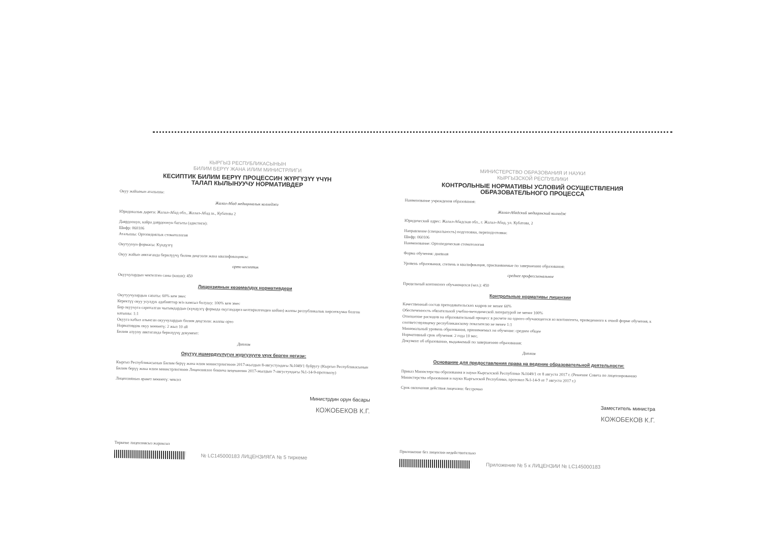КЫРГЫЗ РЕСПУБЛИКАСЫНЫН
БИЛИМ БЕРҮҮ ЖАНА ИЛИМ МИНИСТРЛИГИ
КЕСИПТИК БИЛИМ БЕРҮҮ ПРОЦЕССИН ЖҮРГҮЗҮҮ ҮЧҮН
ТАЛАП КЫЛЫНУУЧУ НОРМАТИВДЕР
Окуу жайынын аталышы:
Жалал-Абад медициналык колледжи
Юридикалык дареги: Жалал-Абад обл., Жалал-Абад ш., Кубатова 2
Даярдоонун, кайра даярдоонун багыты (адистиги):
Шифр: 060106
Аталышы: Ортопедиялык стоматология
Окутуунун формасы: Күндүзгү
Окуу жайын аяктаганда берилүүчү билим деңгээли жана квалификациясы:
орто кесиптик
Окуучулардын чектелген саны (киши): 450
Лицензиянын көзөмөлдүк нормативдери
Окутуучулардын сапаты: 60% кем эмес
Керектүү окуу усулдук адабияттар м/н камсыз болушу: 100% кем эмес
Бир окуучуга сарпталган чыгымдардын (күндүзгү формада окугандарга келтирилгенден кийин) жалпы республикалык көрсөткүчкө болгон катышы: 1:1
Окууга кабыл алынган окуучулардын билим деңгээли: жалпы орто
Нормативдик окуу мөөнөтү: 2 жыл 10 ай
Билим алууну аяктаганда берилүүчү документ:
Диплом
Окутуу ишмердүүлүгүн жүргүзүүгө укук берген негизи:
Кыргыз Республикасынын Билим берүү жана илим министрлигинин 2017-жылдын 8-августундагы №1049/1 буйругу (Кыргыз Республикасынын Билим берүү жана илим министрлигинин Лицензиялоо боюнча кеңешинин 2017-жылдын 7-августундагы №1-14-9-протоколу)
Лицензиянын аракет мөөнөтү: чексиз
Министрдин орун басары
КОЖОБЕКОВ К.Г.
Тиркеме лицензиясыз жараксыз
№ LC145000183 ЛИЦЕНЗИЯГА № 5 тиркеме
МИНИСТЕРСТВО ОБРАЗОВАНИЯ И НАУКИ
КЫРГЫЗСКОЙ РЕСПУБЛИКИ
КОНТРОЛЬНЫЕ НОРМАТИВЫ УСЛОВИЙ ОСУЩЕСТВЛЕНИЯ
ОБРАЗОВАТЕЛЬНОГО ПРОЦЕССА
Наименование учреждения образования:
Жалал-Абадский медицинский колледж
Юридический адрес: Жалал-Абадская обл., г. Жалал-Абад, ул. Кубатова, 2
Направление (специальность) подготовки, переподготовки:
Шифр: 060106
Наименование: Ортопедическая стоматология
Форма обучения: дневная
Уровень образования, степень и квалификация, присваиваемые по завершению образования:
среднее профессиональное
Предельный контингент обучающихся (чел.): 450
Контрольные нормативы лицензии
Качественный состав преподавательских кадров не менее 60%
Обеспеченность обязательной учебно-методической литературой не менее 100%
Отношение расходов на образовательный процесс в расчете на одного обучающегося из контингента, приведенного к очной форме обучения, к соответствующему республиканскому показателю не менее 1:1
Минимальный уровень образования, принимаемых на обучение: среднее общее
Нормативный срок обучения: 2 года 10 мес.
Документ об образовании, выдаваемый по завершению образования:
Диплом
Основание для предоставления права на ведение образовательной деятельности:
Приказ Министерства образования и науки Кыргызской Республики №1049/1 от 8 августа 2017 г. (Решение Совета по лицензированию Министерства образования и науки Кыргызской Республики, протокол №1-14-9 от 7 августа 2017 г.)
Срок окончания действия лицензии: бессрочно
Заместитель министра
КОЖОБЕКОВ К.Г.
Приложение без лицензии недействительно
Приложение № 5 к ЛИЦЕНЗИИ № LC145000183